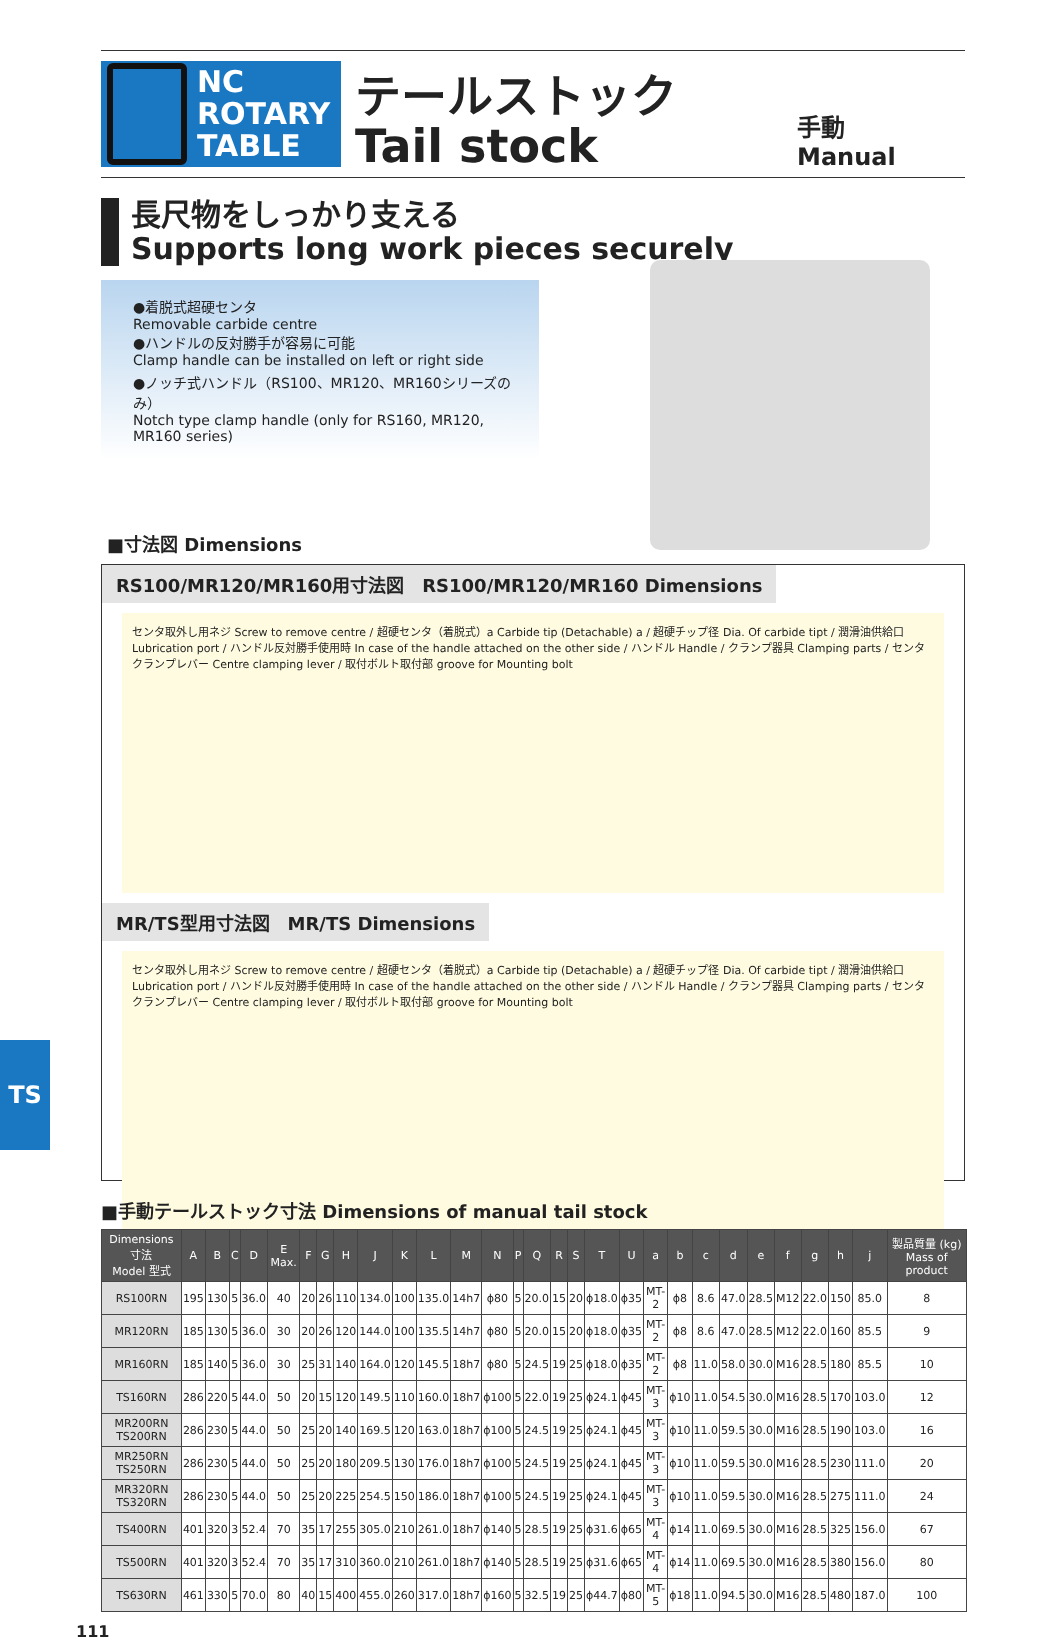NC ROTARY
TABLE
テールストック
Tail stock
手動
Manual
長尺物をしっかり支える
Supports long work pieces securely
●着脱式超硬センタ
Removable carbide centre
●ハンドルの反対勝手が容易に可能
Clamp handle can be installed on left or right side
●ノッチ式ハンドル（RS100、MR120、MR160シリーズのみ）
Notch type clamp handle (only for RS160, MR120, MR160 series)
■寸法図 Dimensions
RS100/MR120/MR160用寸法図　RS100/MR120/MR160 Dimensions
センタ取外し用ネジ Screw to remove centre / 超硬センタ（着脱式）a Carbide tip (Detachable) a / 超硬チップ径 Dia. Of carbide tipt / 潤滑油供給口 Lubrication port / ハンドル反対勝手使用時 In case of the handle attached on the other side / ハンドル Handle / クランプ器具 Clamping parts / センタクランプレバー Centre clamping lever / 取付ボルト取付部 groove for Mounting bolt
MR/TS型用寸法図　MR/TS Dimensions
センタ取外し用ネジ Screw to remove centre / 超硬センタ（着脱式）a Carbide tip (Detachable) a / 超硬チップ径 Dia. Of carbide tipt / 潤滑油供給口 Lubrication port / ハンドル反対勝手使用時 In case of the handle attached on the other side / ハンドル Handle / クランプ器具 Clamping parts / センタクランプレバー Centre clamping lever / 取付ボルト取付部 groove for Mounting bolt
■手動テールストック寸法 Dimensions of manual tail stock
| Dimensions 寸法 Model 型式 | A | B | C | D | E Max. | F | G | H | J | K | L | M | N | P | Q | R | S | T | U | a | b | c | d | e | f | g | h | j | 製品質量 (kg) Mass of product |
| --- | --- | --- | --- | --- | --- | --- | --- | --- | --- | --- | --- | --- | --- | --- | --- | --- | --- | --- | --- | --- | --- | --- | --- | --- | --- | --- | --- | --- | --- |
| RS100RN | 195 | 130 | 5 | 36.0 | 40 | 20 | 26 | 110 | 134.0 | 100 | 135.0 | 14h7 | ϕ80 | 5 | 20.0 | 15 | 20 | ϕ18.0 | ϕ35 | MT-2 | ϕ8 | 8.6 | 47.0 | 28.5 | M12 | 22.0 | 150 | 85.0 | 8 |
| MR120RN | 185 | 130 | 5 | 36.0 | 30 | 20 | 26 | 120 | 144.0 | 100 | 135.5 | 14h7 | ϕ80 | 5 | 20.0 | 15 | 20 | ϕ18.0 | ϕ35 | MT-2 | ϕ8 | 8.6 | 47.0 | 28.5 | M12 | 22.0 | 160 | 85.5 | 9 |
| MR160RN | 185 | 140 | 5 | 36.0 | 30 | 25 | 31 | 140 | 164.0 | 120 | 145.5 | 18h7 | ϕ80 | 5 | 24.5 | 19 | 25 | ϕ18.0 | ϕ35 | MT-2 | ϕ8 | 11.0 | 58.0 | 30.0 | M16 | 28.5 | 180 | 85.5 | 10 |
| TS160RN | 286 | 220 | 5 | 44.0 | 50 | 20 | 15 | 120 | 149.5 | 110 | 160.0 | 18h7 | ϕ100 | 5 | 22.0 | 19 | 25 | ϕ24.1 | ϕ45 | MT-3 | ϕ10 | 11.0 | 54.5 | 30.0 | M16 | 28.5 | 170 | 103.0 | 12 |
| MR200RN TS200RN | 286 | 230 | 5 | 44.0 | 50 | 25 | 20 | 140 | 169.5 | 120 | 163.0 | 18h7 | ϕ100 | 5 | 24.5 | 19 | 25 | ϕ24.1 | ϕ45 | MT-3 | ϕ10 | 11.0 | 59.5 | 30.0 | M16 | 28.5 | 190 | 103.0 | 16 |
| MR250RN TS250RN | 286 | 230 | 5 | 44.0 | 50 | 25 | 20 | 180 | 209.5 | 130 | 176.0 | 18h7 | ϕ100 | 5 | 24.5 | 19 | 25 | ϕ24.1 | ϕ45 | MT-3 | ϕ10 | 11.0 | 59.5 | 30.0 | M16 | 28.5 | 230 | 111.0 | 20 |
| MR320RN TS320RN | 286 | 230 | 5 | 44.0 | 50 | 25 | 20 | 225 | 254.5 | 150 | 186.0 | 18h7 | ϕ100 | 5 | 24.5 | 19 | 25 | ϕ24.1 | ϕ45 | MT-3 | ϕ10 | 11.0 | 59.5 | 30.0 | M16 | 28.5 | 275 | 111.0 | 24 |
| TS400RN | 401 | 320 | 3 | 52.4 | 70 | 35 | 17 | 255 | 305.0 | 210 | 261.0 | 18h7 | ϕ140 | 5 | 28.5 | 19 | 25 | ϕ31.6 | ϕ65 | MT-4 | ϕ14 | 11.0 | 69.5 | 30.0 | M16 | 28.5 | 325 | 156.0 | 67 |
| TS500RN | 401 | 320 | 3 | 52.4 | 70 | 35 | 17 | 310 | 360.0 | 210 | 261.0 | 18h7 | ϕ140 | 5 | 28.5 | 19 | 25 | ϕ31.6 | ϕ65 | MT-4 | ϕ14 | 11.0 | 69.5 | 30.0 | M16 | 28.5 | 380 | 156.0 | 80 |
| TS630RN | 461 | 330 | 5 | 70.0 | 80 | 40 | 15 | 400 | 455.0 | 260 | 317.0 | 18h7 | ϕ160 | 5 | 32.5 | 19 | 25 | ϕ44.7 | ϕ80 | MT-5 | ϕ18 | 11.0 | 94.5 | 30.0 | M16 | 28.5 | 480 | 187.0 | 100 |
TS
111